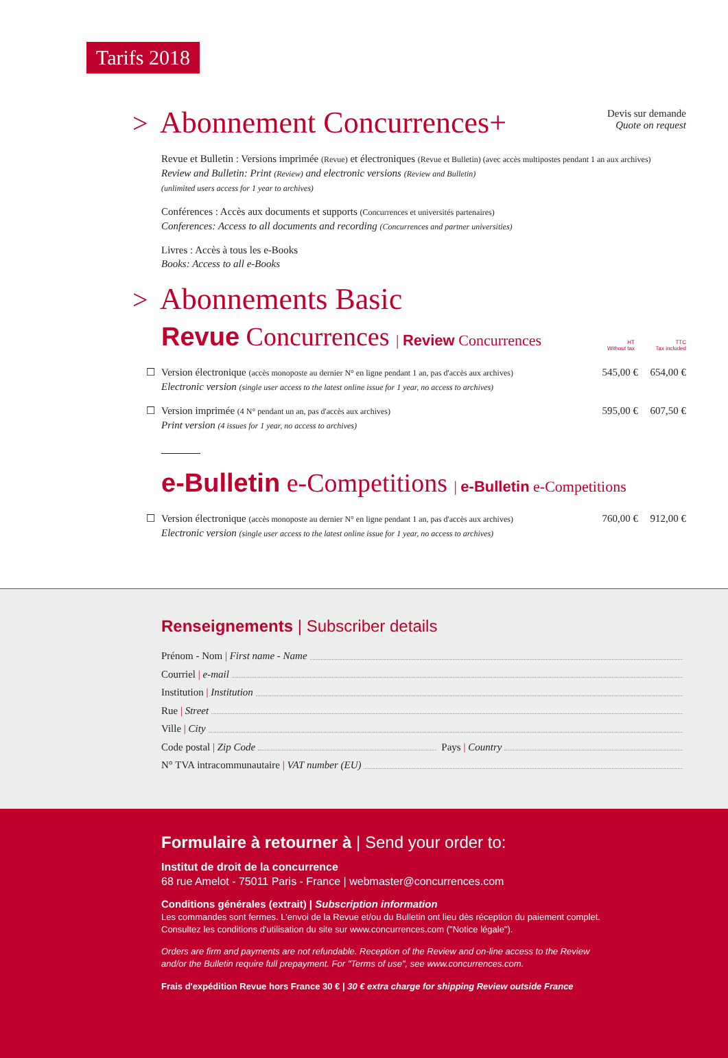Tarifs 2018
> Abonnement Concurrences+
Devis sur demande
Quote on request
Revue et Bulletin : Versions imprimée (Revue) et électroniques (Revue et Bulletin) (avec accès multipostes pendant 1 an aux archives)
Review and Bulletin: Print (Review) and electronic versions (Review and Bulletin)
(unlimited users access for 1 year to archives)
Conférences : Accès aux documents et supports (Concurrences et universités partenaires)
Conferences: Access to all documents and recording (Concurrences and partner universities)
Livres : Accès à tous les e-Books
Books: Access to all e-Books
> Abonnements Basic
Revue Concurrences | Review Concurrences
HT
Without tax
TTC
Tax included
☐ Version électronique (accès monoposte au dernier N° en ligne pendant 1 an, pas d'accès aux archives)
Electronic version (single user access to the latest online issue for 1 year, no access to archives)
545,00 €
654,00 €
☐ Version imprimée (4 N° pendant un an, pas d'accès aux archives)
Print version (4 issues for 1 year, no access to archives)
595,00 €
607,50 €
e-Bulletin e-Competitions | e-Bulletin e-Competitions
☐ Version électronique (accès monoposte au dernier N° en ligne pendant 1 an, pas d'accès aux archives)
Electronic version (single user access to the latest online issue for 1 year, no access to archives)
760,00 €
912,00 €
Renseignements | Subscriber details
Prénom - Nom | First name - Name
Courriel | e-mail
Institution | Institution
Rue | Street
Ville | City
Code postal | Zip Code Pays | Country
N° TVA intracommunautaire | VAT number (EU)
Formulaire à retourner à | Send your order to:
Institut de droit de la concurrence
68 rue Amelot - 75011 Paris - France | webmaster@concurrences.com
Conditions générales (extrait) | Subscription information
Les commandes sont fermes. L'envoi de la Revue et/ou du Bulletin ont lieu dès réception du paiement complet.
Consultez les conditions d'utilisation du site sur www.concurrences.com ("Notice légale").
Orders are firm and payments are not refundable. Reception of the Review and on-line access to the Review
and/or the Bulletin require full prepayment. For "Terms of use", see www.concurrences.com.
Frais d'expédition Revue hors France 30 € | 30 € extra charge for shipping Review outside France